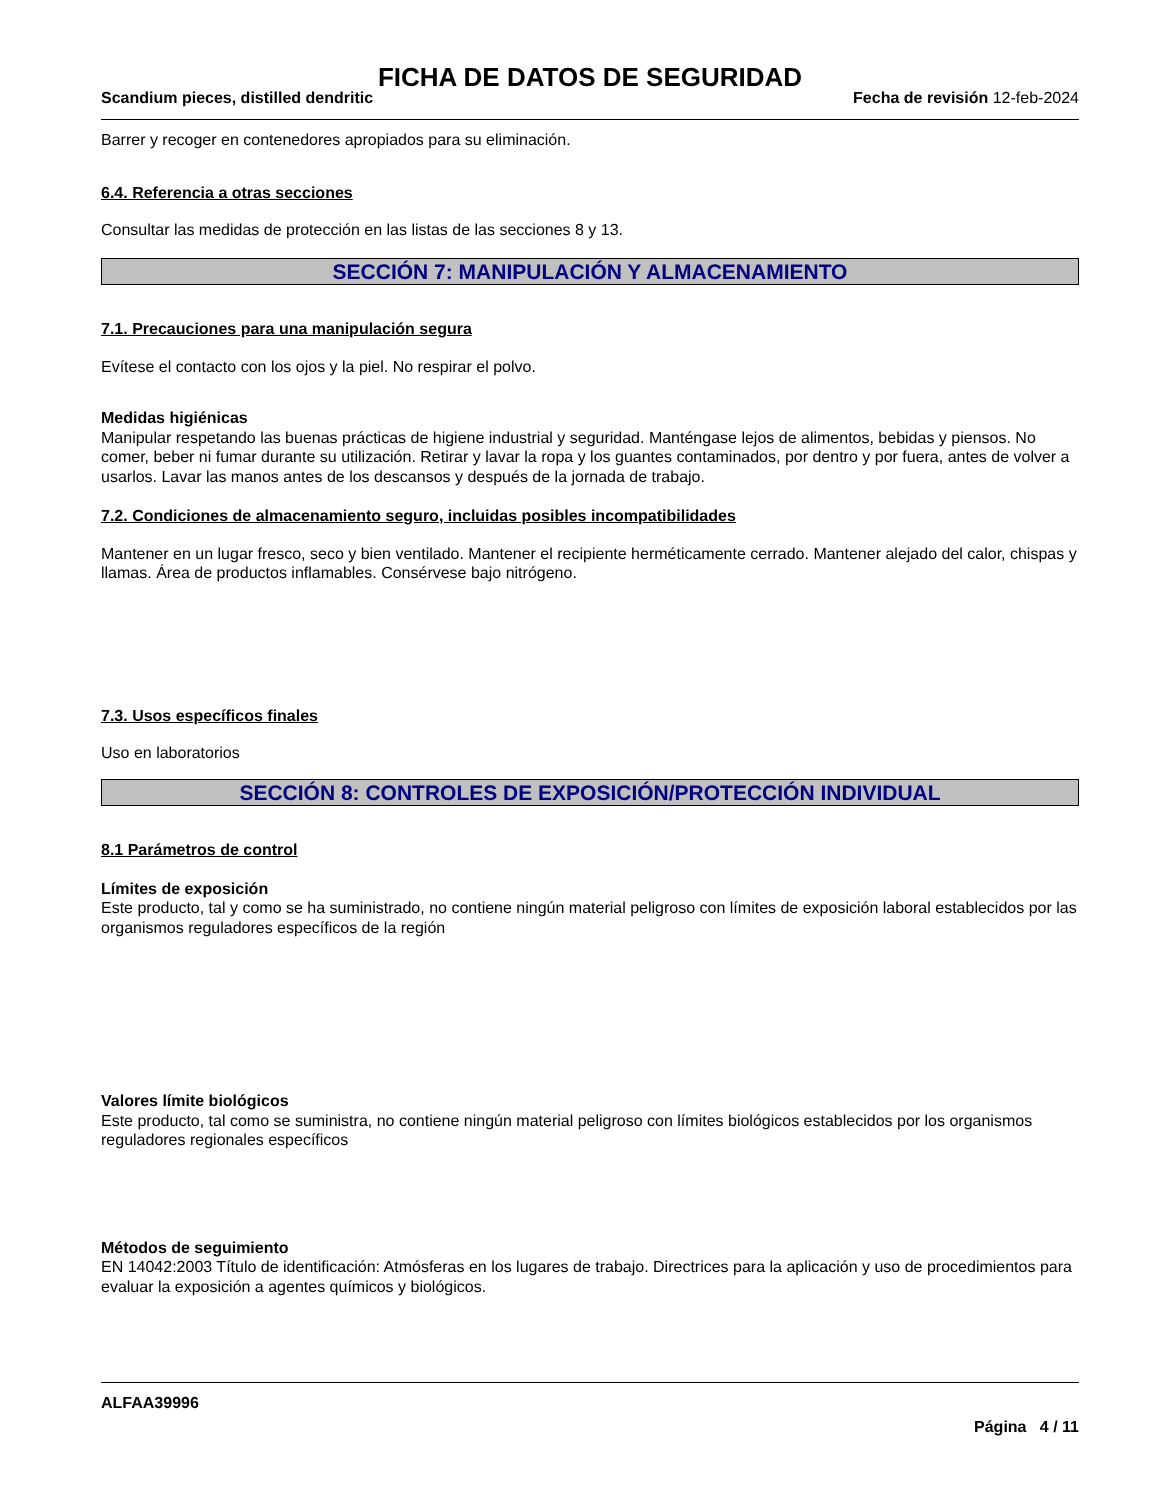FICHA DE DATOS DE SEGURIDAD
Scandium pieces, distilled dendritic Fecha de revisión 12-feb-2024
Barrer y recoger en contenedores apropiados para su eliminación.
6.4. Referencia a otras secciones
Consultar las medidas de protección en las listas de las secciones 8 y 13.
SECCIÓN 7: MANIPULACIÓN Y ALMACENAMIENTO
7.1. Precauciones para una manipulación segura
Evítese el contacto con los ojos y la piel. No respirar el polvo.
Medidas higiénicas
Manipular respetando las buenas prácticas de higiene industrial y seguridad. Manténgase lejos de alimentos, bebidas y piensos. No comer, beber ni fumar durante su utilización. Retirar y lavar la ropa y los guantes contaminados, por dentro y por fuera, antes de volver a usarlos. Lavar las manos antes de los descansos y después de la jornada de trabajo.
7.2. Condiciones de almacenamiento seguro, incluidas posibles incompatibilidades
Mantener en un lugar fresco, seco y bien ventilado. Mantener el recipiente herméticamente cerrado. Mantener alejado del calor, chispas y llamas. Área de productos inflamables. Consérvese bajo nitrógeno.
7.3. Usos específicos finales
Uso en laboratorios
SECCIÓN 8: CONTROLES DE EXPOSICIÓN/PROTECCIÓN INDIVIDUAL
8.1 Parámetros de control
Límites de exposición
Este producto, tal y como se ha suministrado, no contiene ningún material peligroso con límites de exposición laboral establecidos por las organismos reguladores específicos de la región
Valores límite biológicos
Este producto, tal como se suministra, no contiene ningún material peligroso con límites biológicos establecidos por los organismos reguladores regionales específicos
Métodos de seguimiento
EN 14042:2003 Título de identificación: Atmósferas en los lugares de trabajo. Directrices para la aplicación y uso de procedimientos para evaluar la exposición a agentes químicos y biológicos.
ALFAA39996
Página 4 / 11